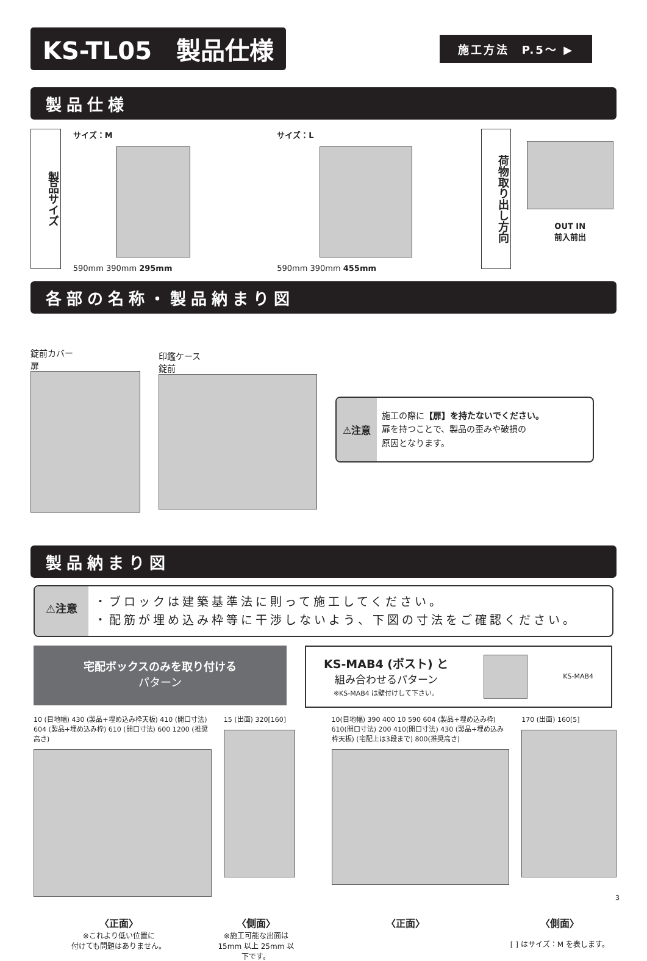KS-TL05　製品仕様
施工方法　P.5～ ▶
製品仕様
製品サイズ
サイズ：M
590mm 390mm 295mm
サイズ：L
590mm 390mm 455mm
荷物取り出し方向
OUT IN
前入前出
各部の名称・製品納まり図
錠前カバー
扉
印鑑ケース
錠前
⚠注意
施工の際に【扉】を持たないでください。
扉を持つことで、製品の歪みや破損の
原因となります。
製品納まり図
⚠注意
・ブロックは建築基準法に則って施工してください。
・配筋が埋め込み枠等に干渉しないよう、下図の寸法をご確認ください。
宅配ボックスのみを取り付ける
パターン
KS-MAB4 (ポスト) と
組み合わせるパターン
※KS-MAB4 は壁付けして下さい。
KS-MAB4
10 (目地幅) 430 (製品+埋め込み枠天板) 410 (開口寸法) 604 (製品+埋め込み枠) 610 (開口寸法) 600 1200 (推奨高さ)
15 (出面) 320[160] 10(目地幅) 390 400 10 590 604 (製品+埋め込み枠) 610(開口寸法) 200 410(開口寸法) 430 (製品+埋め込み枠天板) (宅配上は3段まで) 800(推奨高さ)
170 (出面) 160[5]
〈正面〉
※これより低い位置に
付けても問題はありません。
〈側面〉
※施工可能な出面は
15mm 以上 25mm 以下です。
〈正面〉 〈側面〉
[ ] はサイズ：M を表します。
3